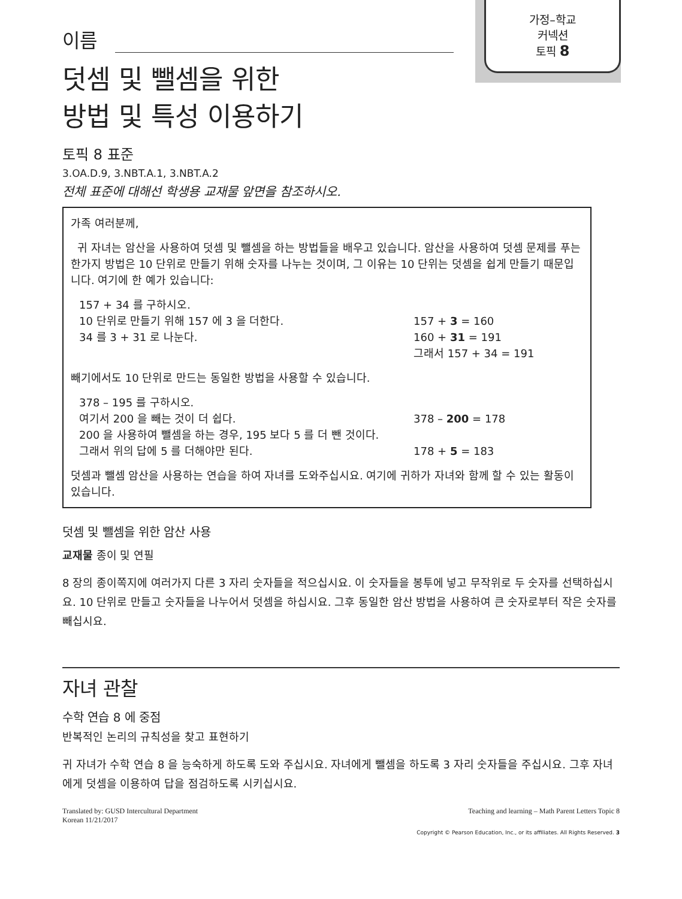가정–학교
커넥션
토픽 8
이름
덧셈 및 뺄셈을 위한
방법 및 특성 이용하기
토픽 8 표준
3.OA.D.9, 3.NBT.A.1, 3.NBT.A.2
전체 표준에 대해선 학생용 교재물 앞면을 참조하시오.
가족 여러분께,
귀 자녀는 암산을 사용하여 덧셈 및 뺄셈을 하는 방법들을 배우고 있습니다. 암산을 사용하여 덧셈 문제를 푸는 한가지 방법은 10 단위로 만들기 위해 숫자를 나누는 것이며, 그 이유는 10 단위는 덧셈을 쉽게 만들기 때문입니다. 여기에 한 예가 있습니다:
157 + 34 를 구하시오.
10 단위로 만들기 위해 157 에 3 을 더한다. 157 + 3 = 160
34 를 3 + 31 로 나눈다. 160 + 31 = 191
그래서 157 + 34 = 191
빼기에서도 10 단위로 만드는 동일한 방법을 사용할 수 있습니다.
378 – 195 를 구하시오.
여기서 200 을 빼는 것이 더 쉽다. 378 – 200 = 178
200 을 사용하여 뺄셈을 하는 경우, 195 보다 5 를 더 뺀 것이다.
그래서 위의 답에 5 를 더해야만 된다. 178 + 5 = 183
덧셈과 뺄셈 암산을 사용하는 연습을 하여 자녀를 도와주십시요. 여기에 귀하가 자녀와 함께 할 수 있는 활동이 있습니다.
덧셈 및 뺄셈을 위한 암산 사용
교재물 종이 및 연필
8 장의 종이쪽지에 여러가지 다른 3 자리 숫자들을 적으십시요. 이 숫자들을 봉투에 넣고 무작위로 두 숫자를 선택하십시요. 10 단위로 만들고 숫자들을 나누어서 덧셈을 하십시요. 그후 동일한 암산 방법을 사용하여 큰 숫자로부터 작은 숫자를 빼십시요.
자녀 관찰
수학 연습 8 에 중점
반복적인 논리의 규칙성을 찾고 표현하기
귀 자녀가 수학 연습 8 을 능숙하게 하도록 도와 주십시요. 자녀에게 뺄셈을 하도록 3 자리 숫자들을 주십시요. 그후 자녀에게 덧셈을 이용하여 답을 점검하도록 시키십시요.
Translated by: GUSD Intercultural Department
Korean 11/21/2017
Teaching and learning – Math Parent Letters Topic 8
Copyright © Pearson Education, Inc., or its affiliates. All Rights Reserved. 3